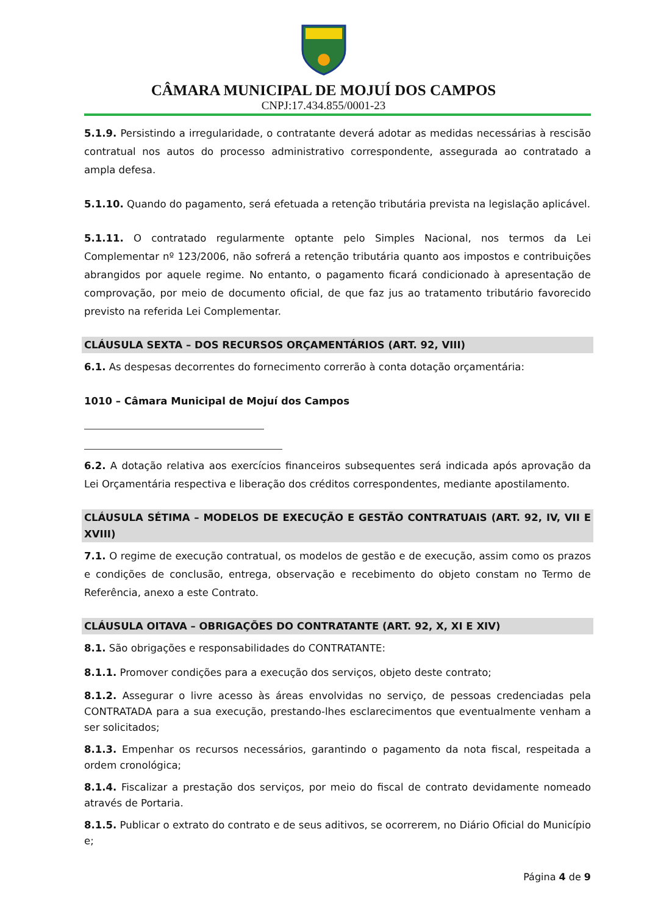CÂMARA MUNICIPAL DE MOJUÍ DOS CAMPOS
CNPJ:17.434.855/0001-23
5.1.9. Persistindo a irregularidade, o contratante deverá adotar as medidas necessárias à rescisão contratual nos autos do processo administrativo correspondente, assegurada ao contratado a ampla defesa.
5.1.10. Quando do pagamento, será efetuada a retenção tributária prevista na legislação aplicável.
5.1.11. O contratado regularmente optante pelo Simples Nacional, nos termos da Lei Complementar nº 123/2006, não sofrerá a retenção tributária quanto aos impostos e contribuições abrangidos por aquele regime. No entanto, o pagamento ficará condicionado à apresentação de comprovação, por meio de documento oficial, de que faz jus ao tratamento tributário favorecido previsto na referida Lei Complementar.
CLÁUSULA SEXTA – DOS RECURSOS ORÇAMENTÁRIOS (ART. 92, VIII)
6.1. As despesas decorrentes do fornecimento correrão à conta dotação orçamentária:
1010 – Câmara Municipal de Mojuí dos Campos
6.2. A dotação relativa aos exercícios financeiros subsequentes será indicada após aprovação da Lei Orçamentária respectiva e liberação dos créditos correspondentes, mediante apostilamento.
CLÁUSULA SÉTIMA – MODELOS DE EXECUÇÃO E GESTÃO CONTRATUAIS (ART. 92, IV, VII E XVIII)
7.1. O regime de execução contratual, os modelos de gestão e de execução, assim como os prazos e condições de conclusão, entrega, observação e recebimento do objeto constam no Termo de Referência, anexo a este Contrato.
CLÁUSULA OITAVA – OBRIGAÇÕES DO CONTRATANTE (ART. 92, X, XI E XIV)
8.1. São obrigações e responsabilidades do CONTRATANTE:
8.1.1. Promover condições para a execução dos serviços, objeto deste contrato;
8.1.2. Assegurar o livre acesso às áreas envolvidas no serviço, de pessoas credenciadas pela CONTRATADA para a sua execução, prestando-lhes esclarecimentos que eventualmente venham a ser solicitados;
8.1.3. Empenhar os recursos necessários, garantindo o pagamento da nota fiscal, respeitada a ordem cronológica;
8.1.4. Fiscalizar a prestação dos serviços, por meio do fiscal de contrato devidamente nomeado através de Portaria.
8.1.5. Publicar o extrato do contrato e de seus aditivos, se ocorrerem, no Diário Oficial do Município e;
Página 4 de 9